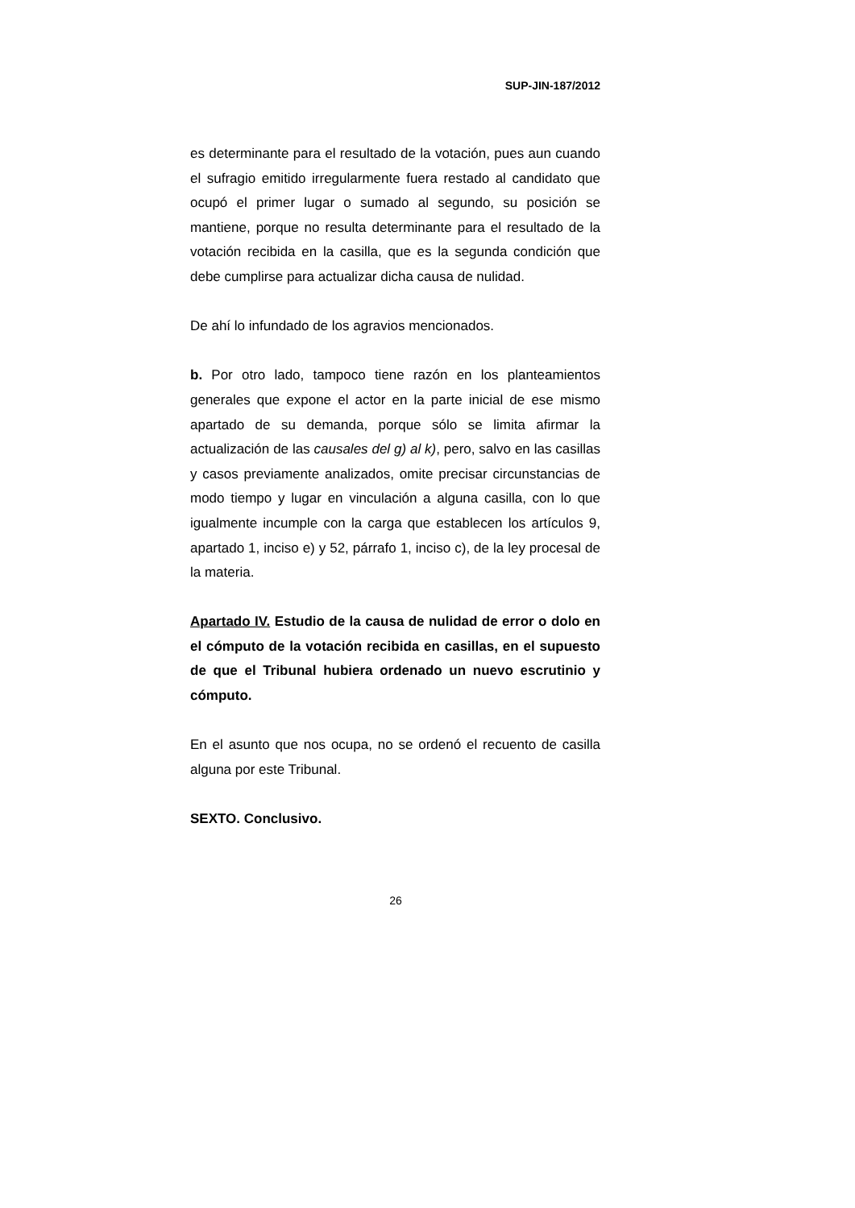SUP-JIN-187/2012
es determinante para el resultado de la votación, pues aun cuando el sufragio emitido irregularmente fuera restado al candidato que ocupó el primer lugar o sumado al segundo, su posición se mantiene, porque no resulta determinante para el resultado de la votación recibida en la casilla, que es la segunda condición que debe cumplirse para actualizar dicha causa de nulidad.
De ahí lo infundado de los agravios mencionados.
b. Por otro lado, tampoco tiene razón en los planteamientos generales que expone el actor en la parte inicial de ese mismo apartado de su demanda, porque sólo se limita afirmar la actualización de las causales del g) al k), pero, salvo en las casillas y casos previamente analizados, omite precisar circunstancias de modo tiempo y lugar en vinculación a alguna casilla, con lo que igualmente incumple con la carga que establecen los artículos 9, apartado 1, inciso e) y 52, párrafo 1, inciso c), de la ley procesal de la materia.
Apartado IV. Estudio de la causa de nulidad de error o dolo en el cómputo de la votación recibida en casillas, en el supuesto de que el Tribunal hubiera ordenado un nuevo escrutinio y cómputo.
En el asunto que nos ocupa, no se ordenó el recuento de casilla alguna por este Tribunal.
SEXTO. Conclusivo.
26